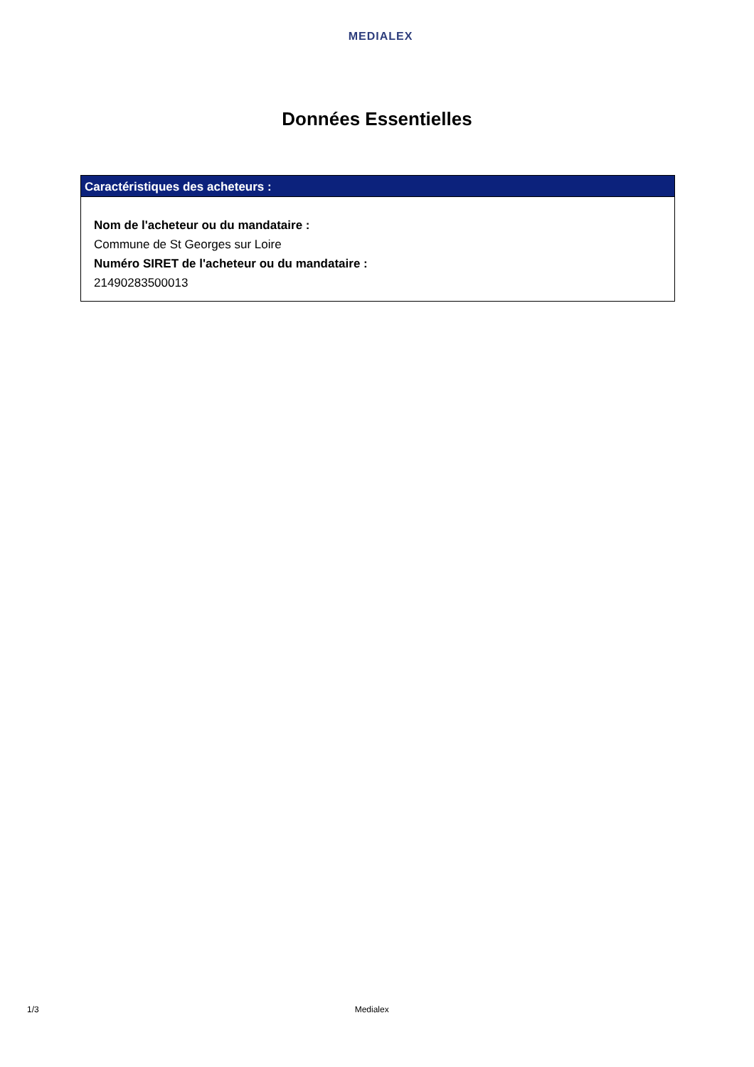MEDIALEX
Données Essentielles
Caractéristiques des acheteurs :
Nom de l'acheteur ou du mandataire :
Commune de St Georges sur Loire
Numéro SIRET de l'acheteur ou du mandataire :
21490283500013
1/3 Medialex